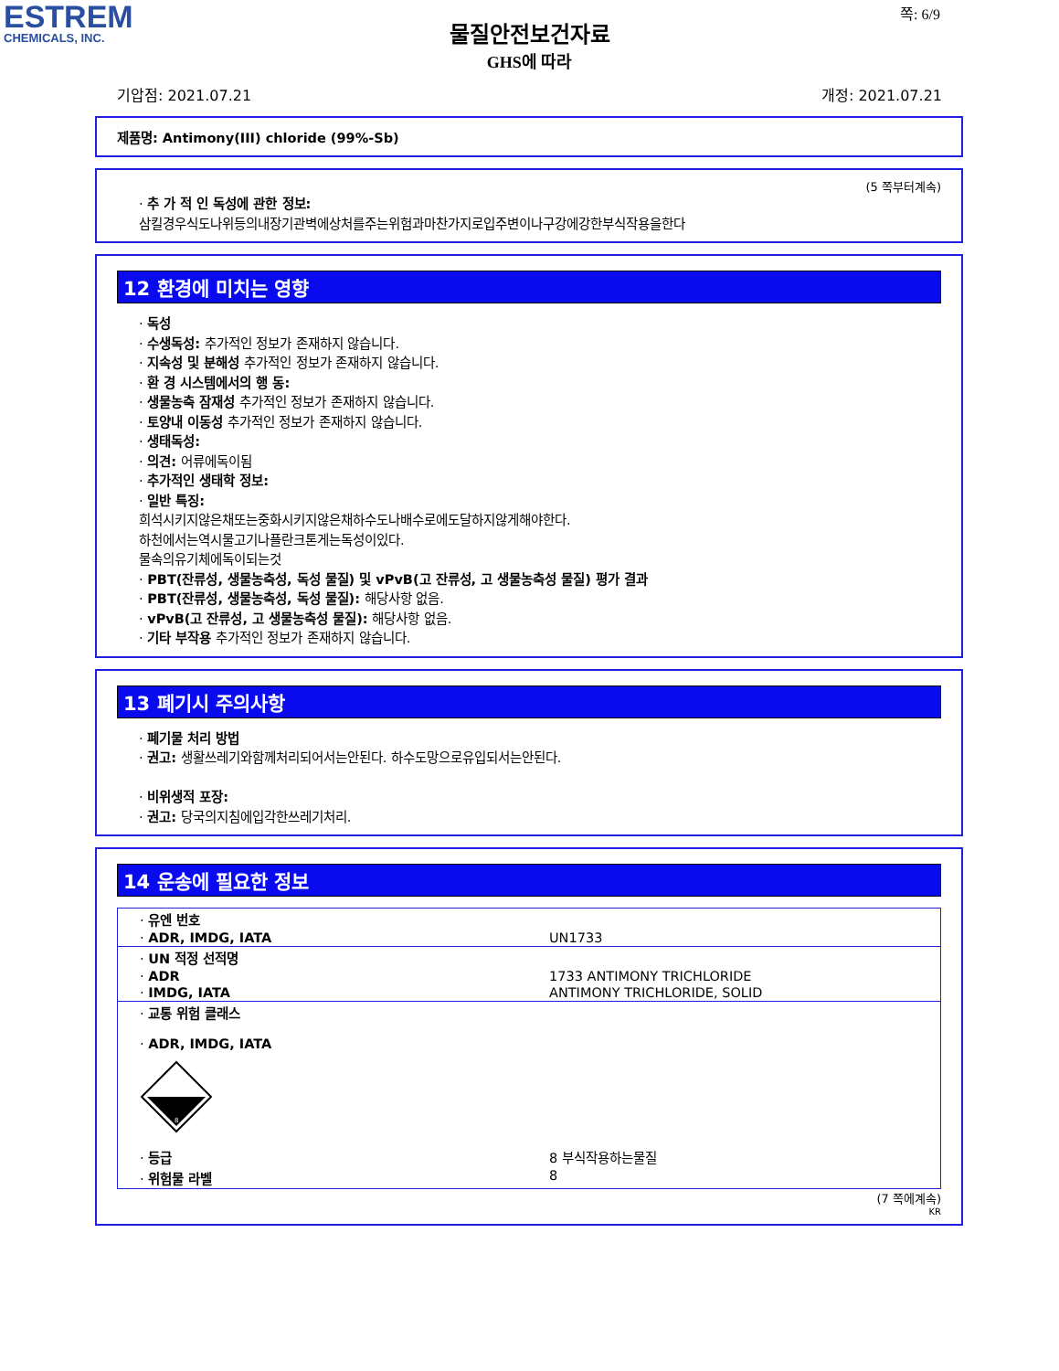ESTREM
CHEMICALS, INC.
쪽: 6/9
물질안전보건자료
GHS에 따라
기압점: 2021.07.21 개정: 2021.07.21
제품명: Antimony(III) chloride (99%-Sb)
(5 쪽부터계속)
· 추 가 적 인 독성에 관한 정보:
삼킬경우식도나위등의내장기관벽에상처를주는위험과마찬가지로입주변이나구강에강한부식작용을한다
12 환경에 미치는 영향
· 독성
· 수생독성: 추가적인 정보가 존재하지 않습니다.
· 지속성 및 분해성 추가적인 정보가 존재하지 않습니다.
· 환 경 시스템에서의 행 동:
· 생물농축 잠재성 추가적인 정보가 존재하지 않습니다.
· 토양내 이동성 추가적인 정보가 존재하지 않습니다.
· 생태독성:
· 의견: 어류에독이됨
· 추가적인 생태학 정보:
· 일반 특징:
희석시키지않은채또는중화시키지않은채하수도나배수로에도달하지않게해야한다.
하천에서는역시물고기나플란크톤게는독성이있다.
물속의유기체에독이되는것
· PBT(잔류성, 생물농축성, 독성 물질) 및 vPvB(고 잔류성, 고 생물농축성 물질) 평가 결과
· PBT(잔류성, 생물농축성, 독성 물질): 해당사항 없음.
· vPvB(고 잔류성, 고 생물농축성 물질): 해당사항 없음.
· 기타 부작용 추가적인 정보가 존재하지 않습니다.
13 폐기시 주의사항
· 폐기물 처리 방법
· 권고: 생활쓰레기와함께처리되어서는안된다. 하수도망으로유입되서는안된다.
· 비위생적 포장:
· 권고: 당국의지침에입각한쓰레기처리.
14 운송에 필요한 정보
| · 유엔 번호 | |
| · ADR, IMDG, IATA | UN1733 |
| · UN 적정 선적명 | |
| · ADR | 1733 ANTIMONY TRICHLORIDE |
| · IMDG, IATA | ANTIMONY TRICHLORIDE, SOLID |
| · 교통 위험 클래스 · ADR, IMDG, IATA 8 | |
| · 등급 | 8 부식작용하는물질 |
| · 위험물 라벨 | 8 |
(7 쪽에계속)
KR